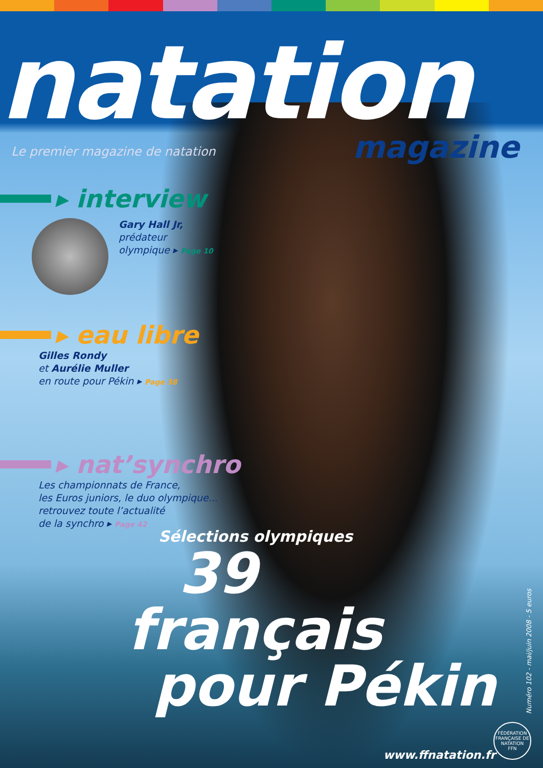natation
magazine
Le premier magazine de natation
▸ interview
Gary Hall Jr,
prédateur
olympique ▸ Page 10
▸ eau libre
Gilles Rondy
et Aurélie Muller
en route pour Pékin ▸ Page 38
▸ nat’synchro
Les championnats de France,
les Euros juniors, le duo olympique...
retrouvez toute l’actualité
de la synchro ▸ Page 42
Sélections olympiques
39
français
pour Pékin
Numéro 102 - mai/juin 2008 - 5 euros
www.ffnatation.fr
FÉDÉRATION FRANÇAISE DE NATATION
FFN